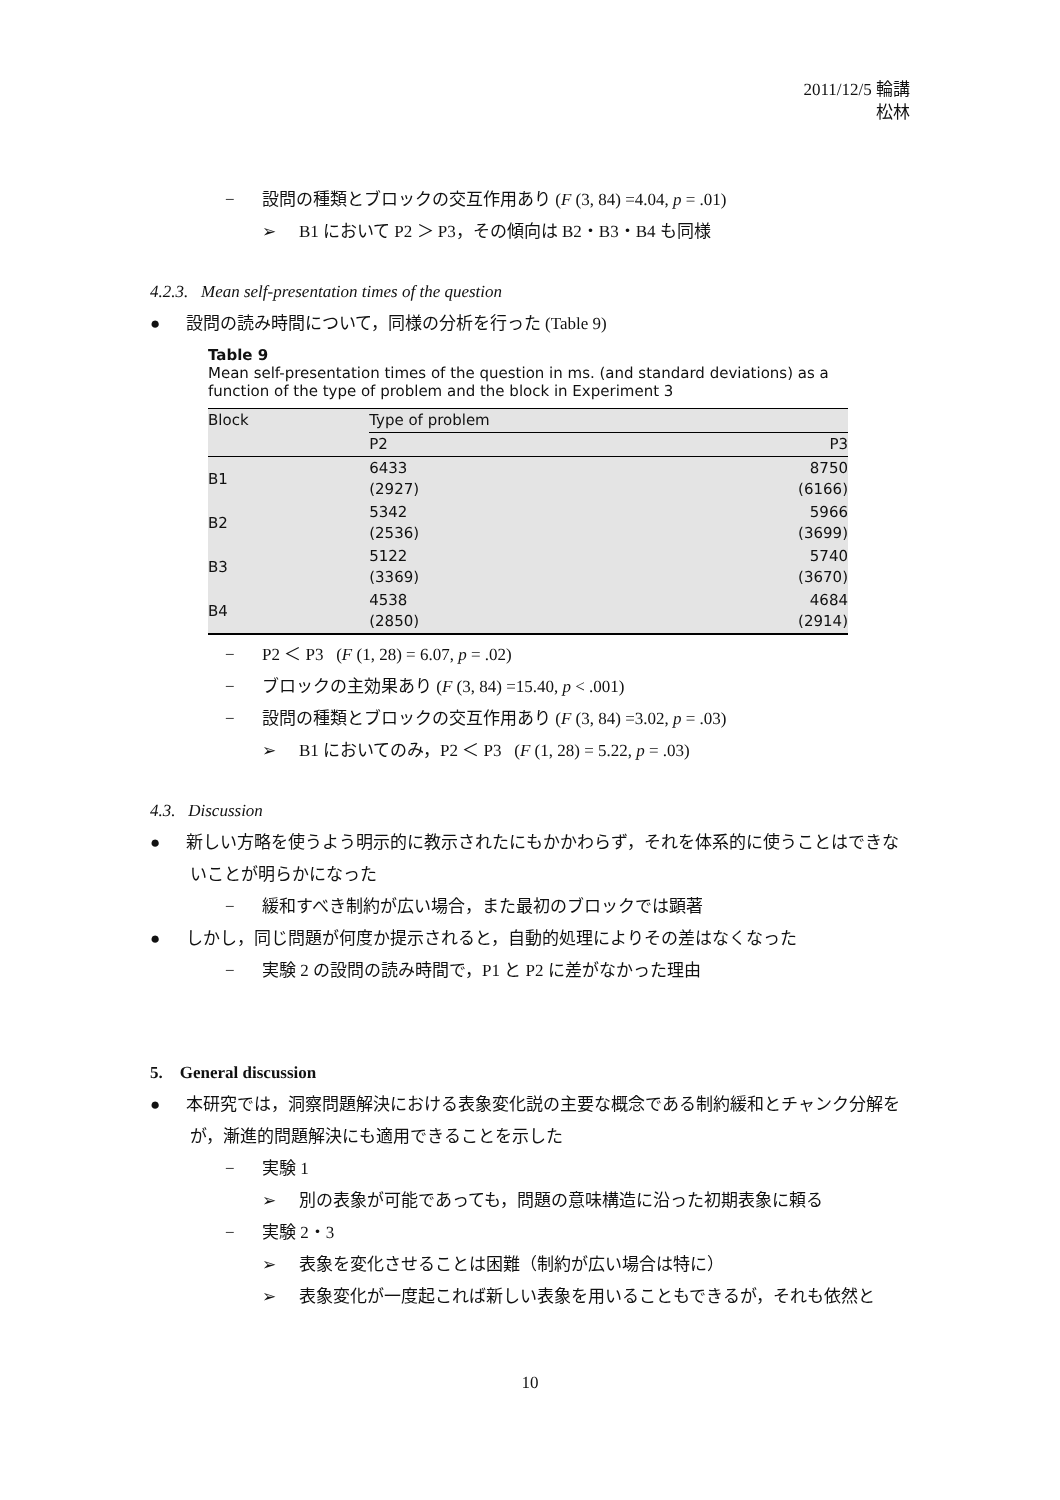2011/12/5 輪講
松林
− 設問の種類とブロックの交互作用あり (F (3, 84) =4.04, p = .01)
➢ B1 において P2 ＞ P3，その傾向は B2・B3・B4 も同様
4.2.3. Mean self-presentation times of the question
● 設問の読み時間について，同様の分析を行った (Table 9)
Table 9
Mean self-presentation times of the question in ms. (and standard deviations) as a function of the type of problem and the block in Experiment 3
| Block | Type of problem | |
| --- | --- | --- |
| | P2 | P3 |
| B1 | 6433 (2927) | 8750 (6166) |
| B2 | 5342 (2536) | 5966 (3699) |
| B3 | 5122 (3369) | 5740 (3670) |
| B4 | 4538 (2850) | 4684 (2914) |
− P2 ＜ P3 (F (1, 28) = 6.07, p = .02)
− ブロックの主効果あり (F (3, 84) =15.40, p < .001)
− 設問の種類とブロックの交互作用あり (F (3, 84) =3.02, p = .03)
➢ B1 においてのみ，P2 ＜ P3 (F (1, 28) = 5.22, p = .03)
4.3. Discussion
● 新しい方略を使うよう明示的に教示されたにもかかわらず，それを体系的に使うことはできないことが明らかになった
− 緩和すべき制約が広い場合，また最初のブロックでは顕著
● しかし，同じ問題が何度か提示されると，自動的処理によりその差はなくなった
− 実験 2 の設問の読み時間で，P1 と P2 に差がなかった理由
5. General discussion
● 本研究では，洞察問題解決における表象変化説の主要な概念である制約緩和とチャンク分解をが，漸進的問題解決にも適用できることを示した
− 実験 1
➢ 別の表象が可能であっても，問題の意味構造に沿った初期表象に頼る
− 実験 2・3
➢ 表象を変化させることは困難（制約が広い場合は特に）
➢ 表象変化が一度起これば新しい表象を用いることもできるが，それも依然と
10